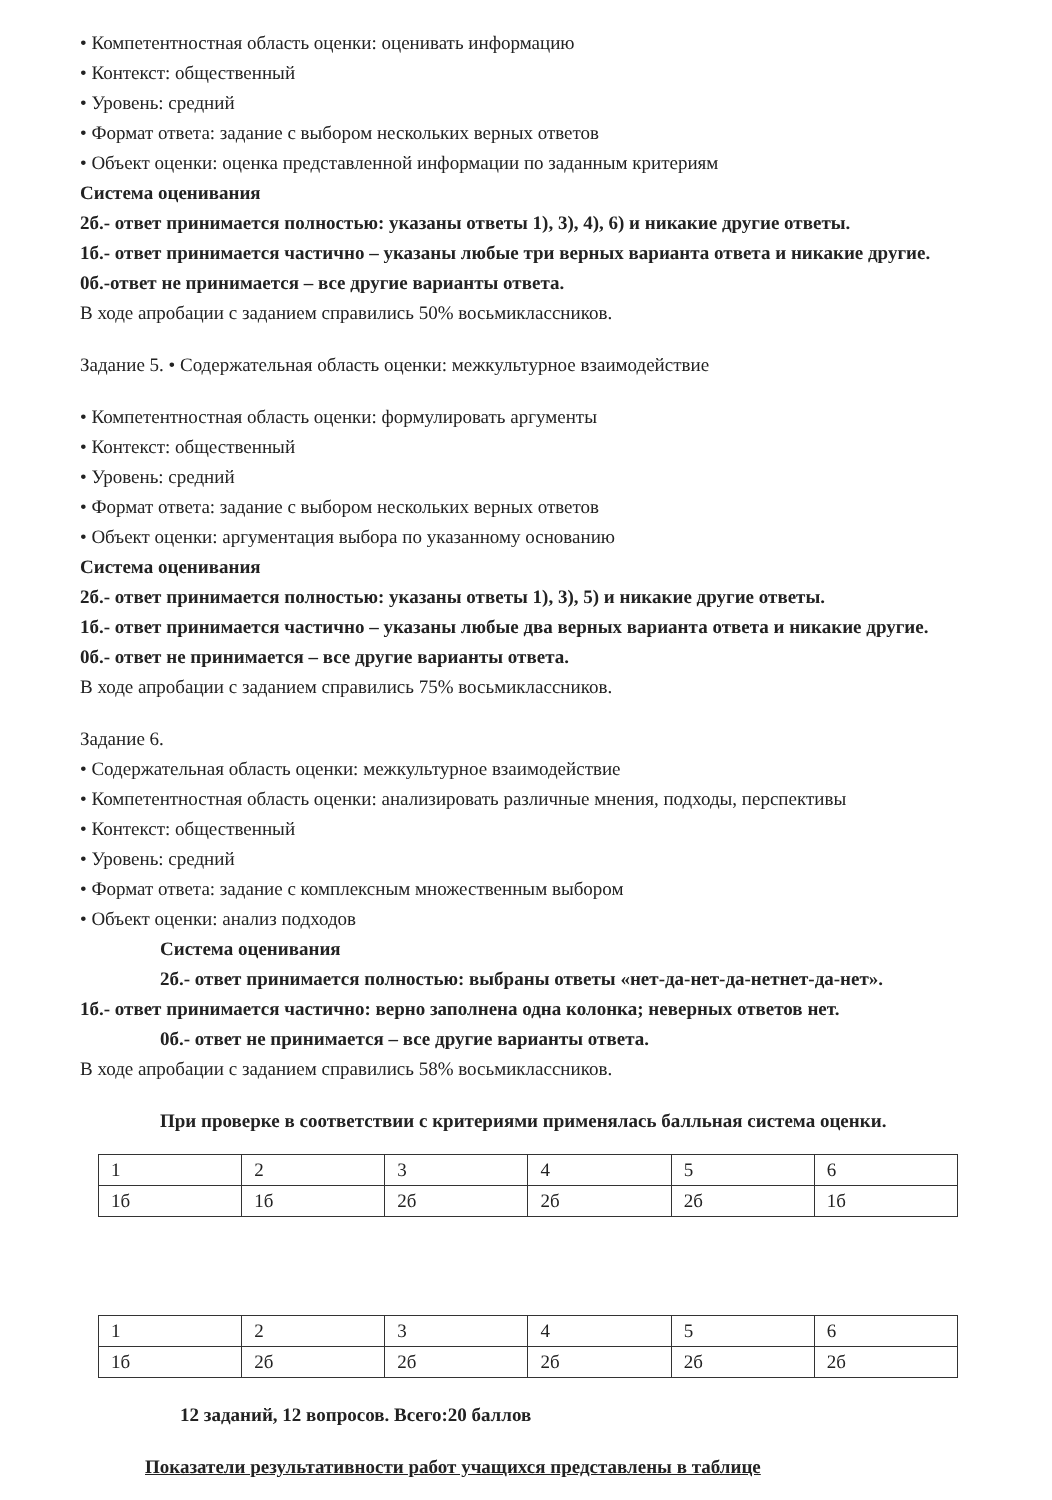• Компетентностная область оценки: оценивать информацию
• Контекст: общественный
• Уровень: средний
• Формат ответа: задание с выбором нескольких верных ответов
• Объект оценки: оценка представленной информации по заданным критериям
Система оценивания
2б.- ответ принимается полностью: указаны ответы 1), 3), 4), 6) и никакие другие ответы.
1б.- ответ принимается частично – указаны любые три верных варианта ответа и никакие другие.
0б.-ответ не принимается – все другие варианты ответа.
В ходе апробации с заданием справились 50% восьмиклассников.
Задание 5. • Содержательная область оценки: межкультурное взаимодействие
• Компетентностная область оценки: формулировать аргументы
• Контекст: общественный
• Уровень: средний
• Формат ответа: задание с выбором нескольких верных ответов
• Объект оценки: аргументация выбора по указанному основанию
Система оценивания
2б.- ответ принимается полностью: указаны ответы 1), 3), 5) и никакие другие ответы.
1б.- ответ принимается частично – указаны любые два верных варианта ответа и никакие другие.
0б.- ответ не принимается – все другие варианты ответа.
В ходе апробации с заданием справились 75% восьмиклассников.
Задание 6.
• Содержательная область оценки: межкультурное взаимодействие
• Компетентностная область оценки: анализировать различные мнения, подходы, перспективы
• Контекст: общественный
• Уровень: средний
• Формат ответа: задание с комплексным множественным выбором
• Объект оценки: анализ подходов
Система оценивания
2б.- ответ принимается полностью: выбраны ответы «нет-да-нет-да-нетнет-да-нет».
1б.- ответ принимается частично: верно заполнена одна колонка; неверных ответов нет.
0б.- ответ не принимается – все другие варианты ответа.
В ходе апробации с заданием справились 58% восьмиклассников.
При проверке в соответствии с критериями применялась балльная система оценки.
| 1 | 2 | 3 | 4 | 5 | 6 |
| 1б | 1б | 2б | 2б | 2б | 1б |
| 1 | 2 | 3 | 4 | 5 | 6 |
| 1б | 2б | 2б | 2б | 2б | 2б |
12 заданий, 12 вопросов. Всего:20 баллов
Показатели результативности работ учащихся представлены в таблице